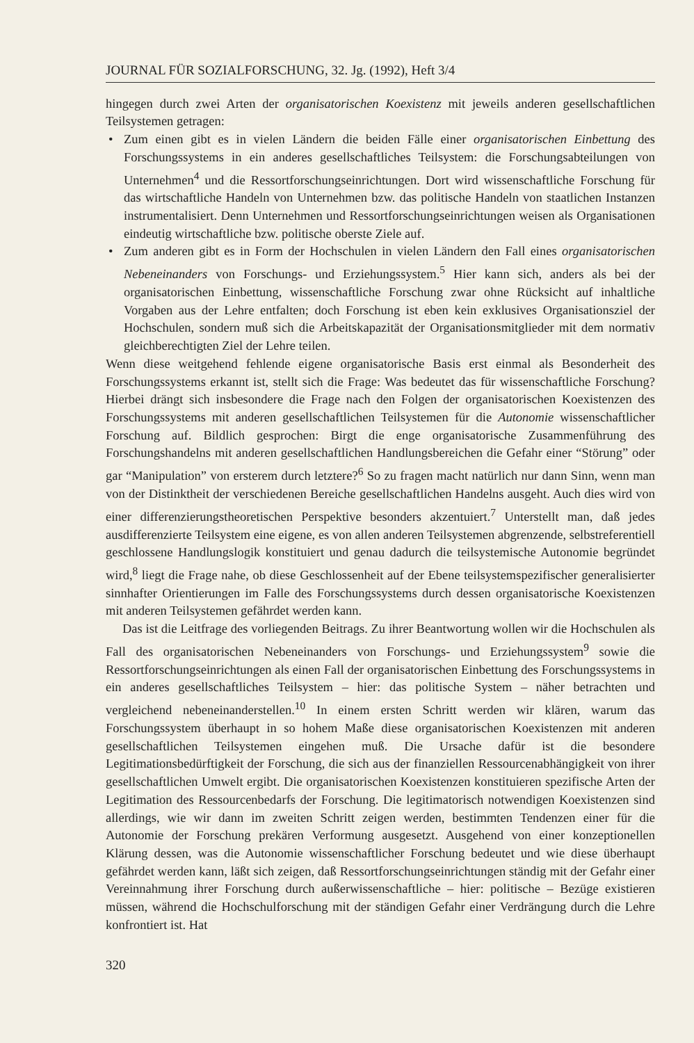JOURNAL FÜR SOZIALFORSCHUNG, 32. Jg. (1992), Heft 3/4
hingegen durch zwei Arten der organisatorischen Koexistenz mit jeweils anderen gesellschaftlichen Teilsystemen getragen:
• Zum einen gibt es in vielen Ländern die beiden Fälle einer organisatorischen Einbettung des Forschungssystems in ein anderes gesellschaftliches Teilsystem: die Forschungsabteilungen von Unternehmen<sup>4</sup> und die Ressortforschungseinrichtungen. Dort wird wissenschaftliche Forschung für das wirtschaftliche Handeln von Unternehmen bzw. das politische Handeln von staatlichen Instanzen instrumentalisiert. Denn Unternehmen und Ressortforschungseinrichtungen weisen als Organisationen eindeutig wirtschaftliche bzw. politische oberste Ziele auf.
• Zum anderen gibt es in Form der Hochschulen in vielen Ländern den Fall eines organisatorischen Nebeneinanders von Forschungs- und Erziehungssystem.<sup>5</sup> Hier kann sich, anders als bei der organisatorischen Einbettung, wissenschaftliche Forschung zwar ohne Rücksicht auf inhaltliche Vorgaben aus der Lehre entfalten; doch Forschung ist eben kein exklusives Organisationsziel der Hochschulen, sondern muß sich die Arbeitskapazität der Organisationsmitglieder mit dem normativ gleichberechtigten Ziel der Lehre teilen.
Wenn diese weitgehend fehlende eigene organisatorische Basis erst einmal als Besonderheit des Forschungssystems erkannt ist, stellt sich die Frage: Was bedeutet das für wissenschaftliche Forschung? Hierbei drängt sich insbesondere die Frage nach den Folgen der organisatorischen Koexistenzen des Forschungssystems mit anderen gesellschaftlichen Teilsystemen für die Autonomie wissenschaftlicher Forschung auf. Bildlich gesprochen: Birgt die enge organisatorische Zusammenführung des Forschungshandelns mit anderen gesellschaftlichen Handlungsbereichen die Gefahr einer “Störung” oder gar “Manipulation” von ersterem durch letztere?<sup>6</sup> So zu fragen macht natürlich nur dann Sinn, wenn man von der Distinktheit der verschiedenen Bereiche gesellschaftlichen Handelns ausgeht. Auch dies wird von einer differenzierungstheoretischen Perspektive besonders akzentuiert.<sup>7</sup> Unterstellt man, daß jedes ausdifferenzierte Teilsystem eine eigene, es von allen anderen Teilsystemen abgrenzende, selbstreferentiell geschlossene Handlungslogik konstituiert und genau dadurch die teilsystemische Autonomie begründet wird,<sup>8</sup> liegt die Frage nahe, ob diese Geschlossenheit auf der Ebene teilsystemspezifischer generalisierter sinnhafter Orientierungen im Falle des Forschungssystems durch dessen organisatorische Koexistenzen mit anderen Teilsystemen gefährdet werden kann.
Das ist die Leitfrage des vorliegenden Beitrags. Zu ihrer Beantwortung wollen wir die Hochschulen als Fall des organisatorischen Nebeneinanders von Forschungs- und Erziehungssystem<sup>9</sup> sowie die Ressortforschungseinrichtungen als einen Fall der organisatorischen Einbettung des Forschungssystems in ein anderes gesellschaftliches Teilsystem – hier: das politische System – näher betrachten und vergleichend nebeneinanderstellen.<sup>10</sup> In einem ersten Schritt werden wir klären, warum das Forschungssystem überhaupt in so hohem Maße diese organisatorischen Koexistenzen mit anderen gesellschaftlichen Teilsystemen eingehen muß. Die Ursache dafür ist die besondere Legitimationsbedürftigkeit der Forschung, die sich aus der finanziellen Ressourcenabhängigkeit von ihrer gesellschaftlichen Umwelt ergibt. Die organisatorischen Koexistenzen konstituieren spezifische Arten der Legitimation des Ressourcenbedarfs der Forschung. Die legitimatorisch notwendigen Koexistenzen sind allerdings, wie wir dann im zweiten Schritt zeigen werden, bestimmten Tendenzen einer für die Autonomie der Forschung prekären Verformung ausgesetzt. Ausgehend von einer konzeptionellen Klärung dessen, was die Autonomie wissenschaftlicher Forschung bedeutet und wie diese überhaupt gefährdet werden kann, läßt sich zeigen, daß Ressortforschungseinrichtungen ständig mit der Gefahr einer Vereinnahmung ihrer Forschung durch außerwissenschaftliche – hier: politische – Bezüge existieren müssen, während die Hochschulforschung mit der ständigen Gefahr einer Verdrängung durch die Lehre konfrontiert ist. Hat
320